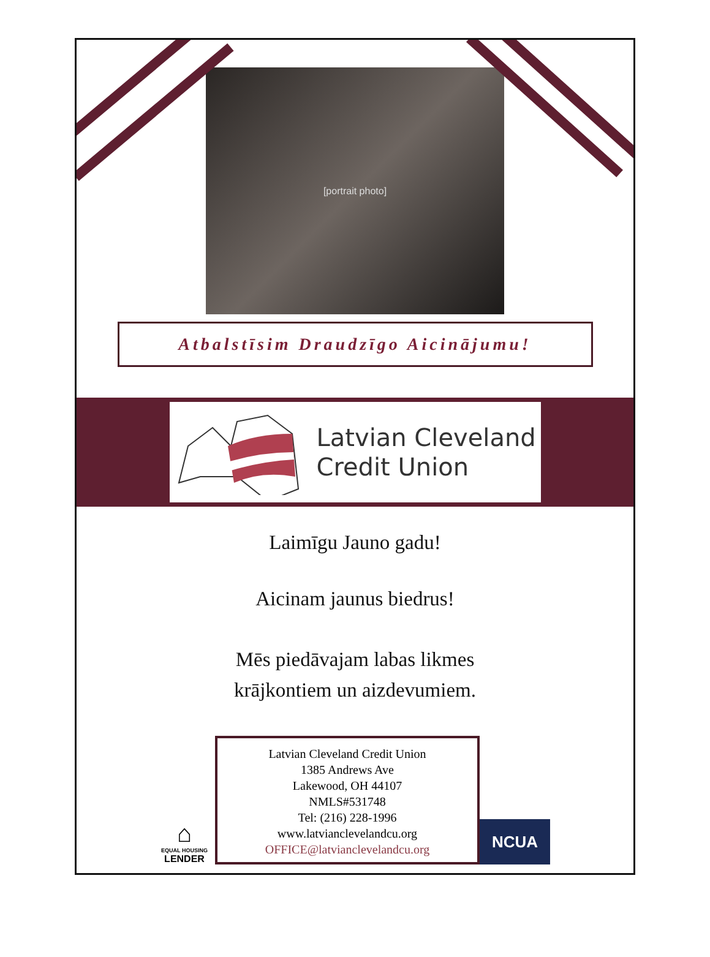[portrait photo]
Atbalstīsim Draudzīgo Aicinājumu!
Latvian Cleveland
Credit Union
Laimīgu Jauno gadu!
Aicinam jaunus biedrus!
Mēs piedāvajam labas likmes
krājkontiem un aizdevumiem.
⌂
EQUAL HOUSING
LENDER
Latvian Cleveland Credit Union
1385 Andrews Ave
Lakewood, OH 44107
NMLS#531748
Tel: (216) 228-1996
www.latvianclevelandcu.org
OFFICE@latvianclevelandcu.org
NCUA